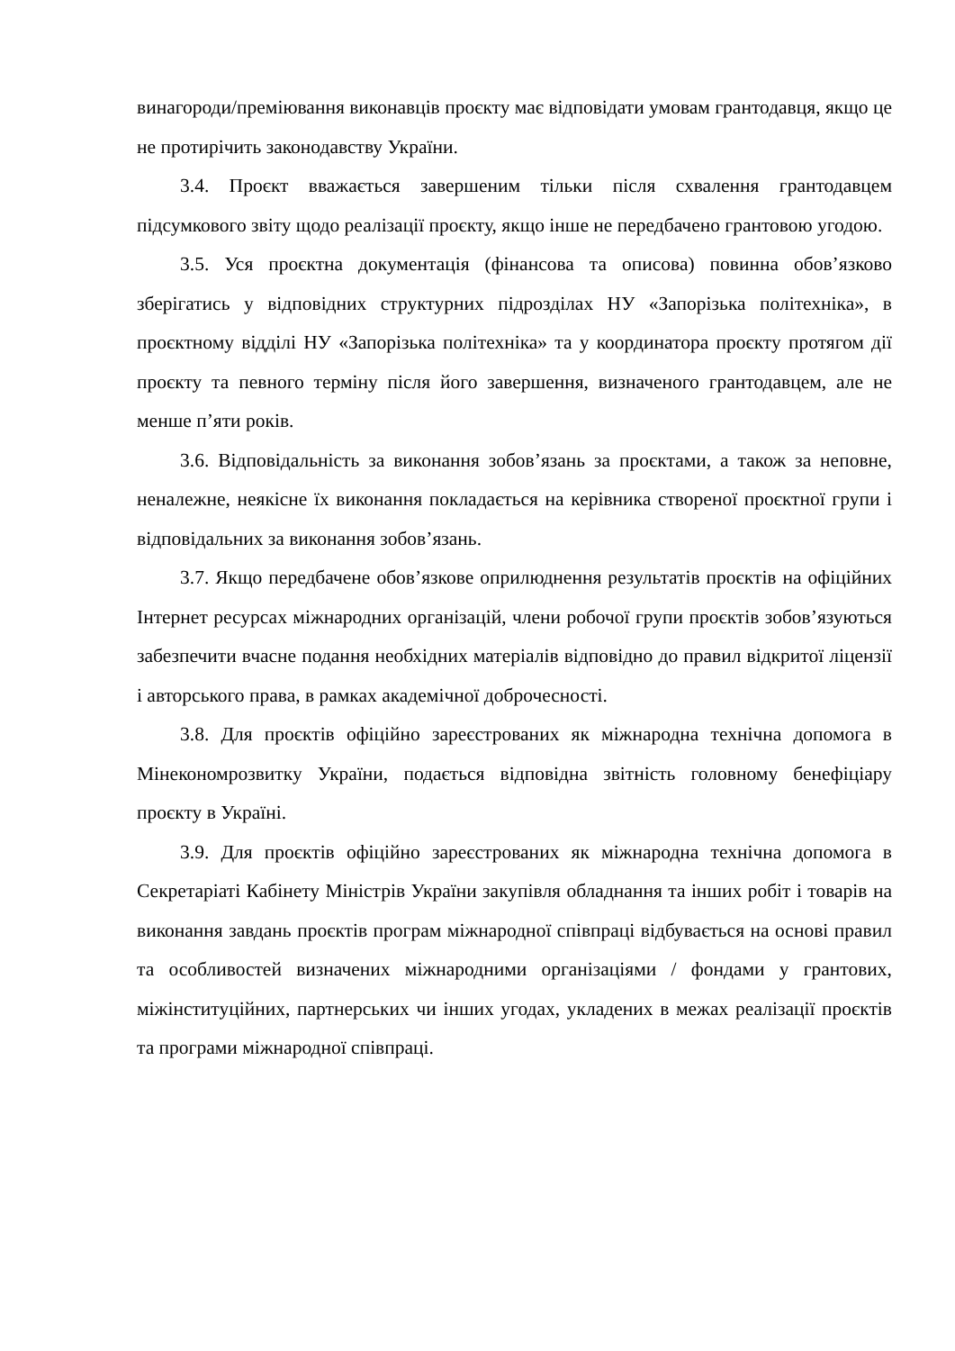винагороди/преміювання виконавців проєкту має відповідати умовам грантодавця, якщо це не протирічить законодавству України.
3.4. Проєкт вважається завершеним тільки після схвалення грантодавцем підсумкового звіту щодо реалізації проєкту, якщо інше не передбачено грантовою угодою.
3.5. Уся проєктна документація (фінансова та описова) повинна обов’язково зберігатись у відповідних структурних підрозділах НУ «Запорізька політехніка», в проєктному відділі НУ «Запорізька політехніка» та у координатора проєкту протягом дії проєкту та певного терміну після його завершення, визначеного грантодавцем, але не менше п’яти років.
3.6. Відповідальність за виконання зобов’язань за проєктами, а також за неповне, неналежне, неякісне їх виконання покладається на керівника створеної проєктної групи і відповідальних за виконання зобов’язань.
3.7. Якщо передбачене обов’язкове оприлюднення результатів проєктів на офіційних Інтернет ресурсах міжнародних організацій, члени робочої групи проєктів зобов’язуються забезпечити вчасне подання необхідних матеріалів відповідно до правил відкритої ліцензії і авторського права, в рамках академічної доброчесності.
3.8. Для проєктів офіційно зареєстрованих як міжнародна технічна допомога в Мінекономрозвитку України, подається відповідна звітність головному бенефіціару проєкту в Україні.
3.9. Для проєктів офіційно зареєстрованих як міжнародна технічна допомога в Секретаріаті Кабінету Міністрів України закупівля обладнання та інших робіт і товарів на виконання завдань проєктів програм міжнародної співпраці відбувається на основі правил та особливостей визначених міжнародними організаціями / фондами у грантових, міжінституційних, партнерських чи інших угодах, укладених в межах реалізації проєктів та програми міжнародної співпраці.